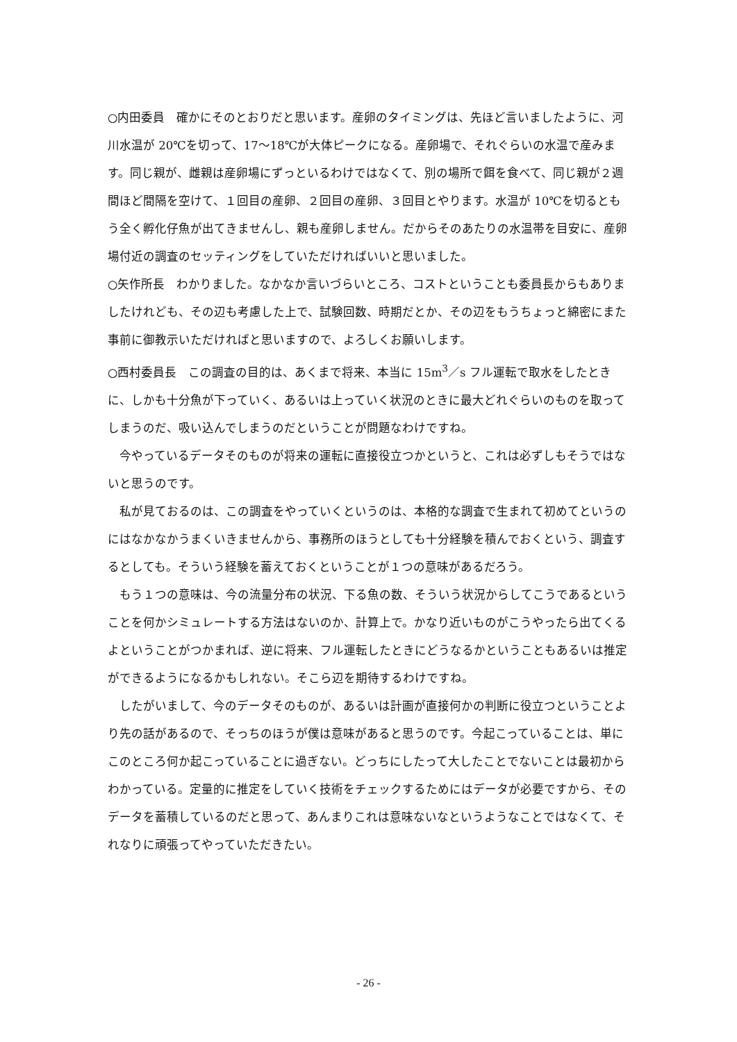○内田委員　確かにそのとおりだと思います。産卵のタイミングは、先ほど言いましたように、河川水温が 20℃を切って、17～18℃が大体ピークになる。産卵場で、それぐらいの水温で産みます。同じ親が、雌親は産卵場にずっといるわけではなくて、別の場所で餌を食べて、同じ親が２週間ほど間隔を空けて、１回目の産卵、２回目の産卵、３回目とやります。水温が 10℃を切るともう全く孵化仔魚が出てきませんし、親も産卵しません。だからそのあたりの水温帯を目安に、産卵場付近の調査のセッティングをしていただければいいと思いました。
○矢作所長　わかりました。なかなか言いづらいところ、コストということも委員長からもありましたけれども、その辺も考慮した上で、試験回数、時期だとか、その辺をもうちょっと綿密にまた事前に御教示いただければと思いますので、よろしくお願いします。
○西村委員長　この調査の目的は、あくまで将来、本当に 15m<sup>3</sup>／s フル運転で取水をしたときに、しかも十分魚が下っていく、あるいは上っていく状況のときに最大どれぐらいのものを取ってしまうのだ、吸い込んでしまうのだということが問題なわけですね。
今やっているデータそのものが将来の運転に直接役立つかというと、これは必ずしもそうではないと思うのです。
私が見ておるのは、この調査をやっていくというのは、本格的な調査で生まれて初めてというのにはなかなかうまくいきませんから、事務所のほうとしても十分経験を積んでおくという、調査するとしても。そういう経験を蓄えておくということが１つの意味があるだろう。
もう１つの意味は、今の流量分布の状況、下る魚の数、そういう状況からしてこうであるということを何かシミュレートする方法はないのか、計算上で。かなり近いものがこうやったら出てくるよということがつかまれば、逆に将来、フル運転したときにどうなるかということもあるいは推定ができるようになるかもしれない。そこら辺を期待するわけですね。
したがいまして、今のデータそのものが、あるいは計画が直接何かの判断に役立つということより先の話があるので、そっちのほうが僕は意味があると思うのです。今起こっていることは、単にこのところ何か起こっていることに過ぎない。どっちにしたって大したことでないことは最初からわかっている。定量的に推定をしていく技術をチェックするためにはデータが必要ですから、そのデータを蓄積しているのだと思って、あんまりこれは意味ないなというようなことではなくて、それなりに頑張ってやっていただきたい。
- 26 -